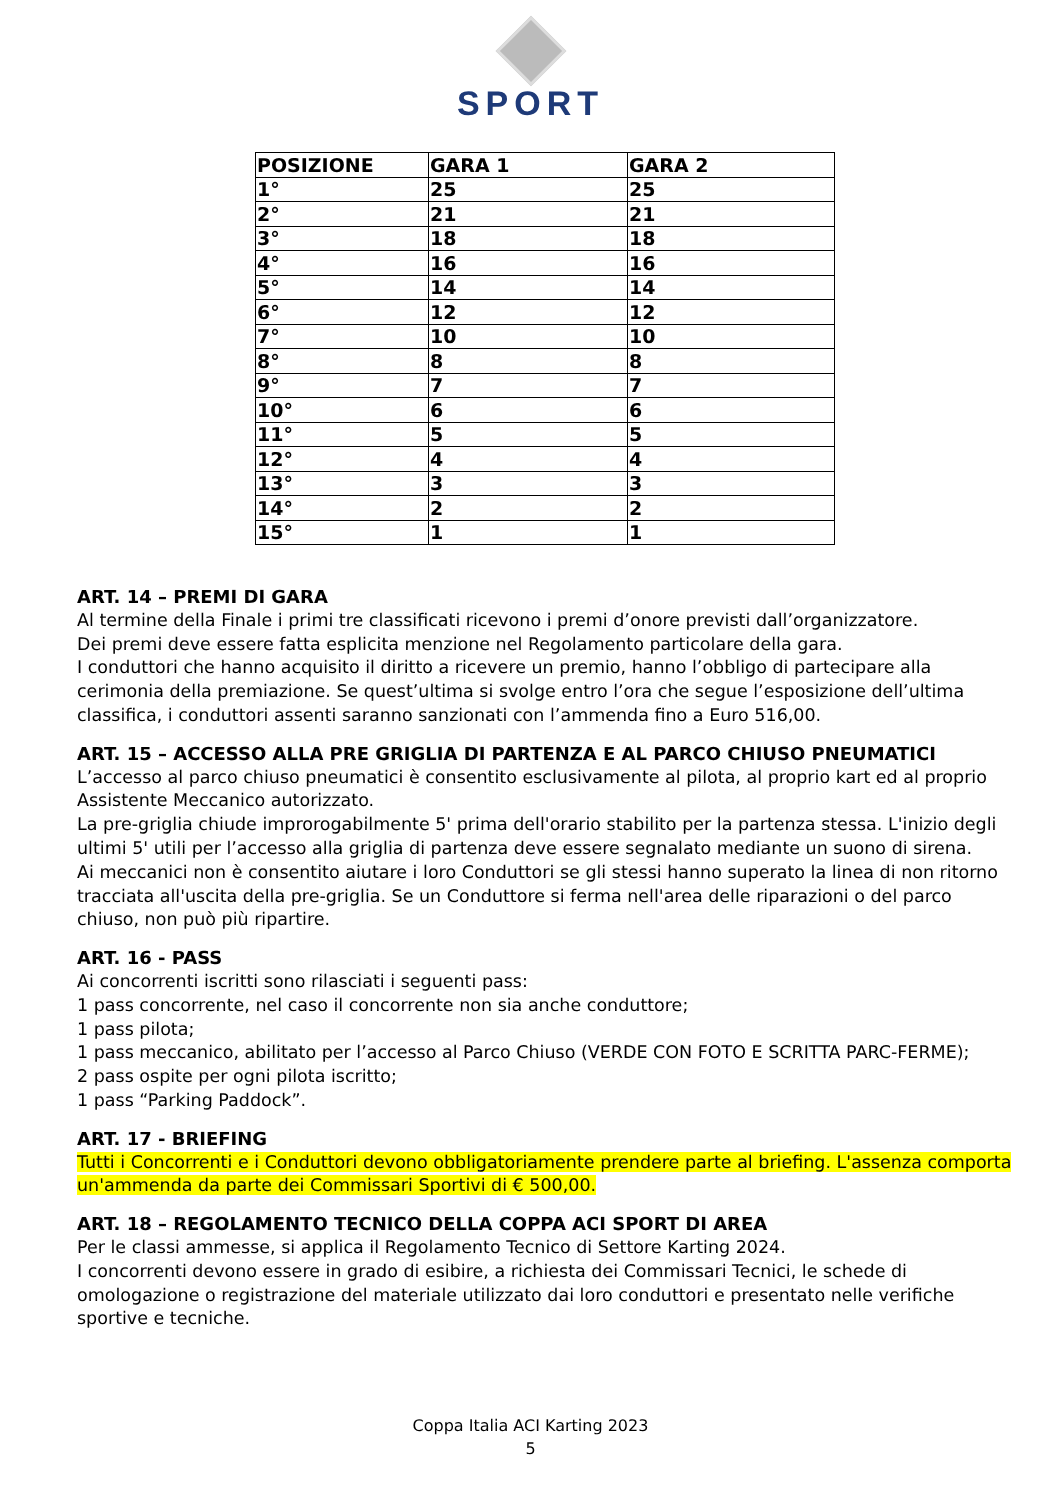SPORT
| POSIZIONE | GARA 1 | GARA 2 |
| --- | --- | --- |
| 1° | 25 | 25 |
| 2° | 21 | 21 |
| 3° | 18 | 18 |
| 4° | 16 | 16 |
| 5° | 14 | 14 |
| 6° | 12 | 12 |
| 7° | 10 | 10 |
| 8° | 8 | 8 |
| 9° | 7 | 7 |
| 10° | 6 | 6 |
| 11° | 5 | 5 |
| 12° | 4 | 4 |
| 13° | 3 | 3 |
| 14° | 2 | 2 |
| 15° | 1 | 1 |
ART. 14 – PREMI DI GARA
Al termine della Finale i primi tre classificati ricevono i premi d’onore previsti dall’organizzatore.
Dei premi deve essere fatta esplicita menzione nel Regolamento particolare della gara.
I conduttori che hanno acquisito il diritto a ricevere un premio, hanno l’obbligo di partecipare alla cerimonia della premiazione. Se quest’ultima si svolge entro l’ora che segue l’esposizione dell’ultima classifica, i conduttori assenti saranno sanzionati con l’ammenda fino a Euro 516,00.
ART. 15 – ACCESSO ALLA PRE GRIGLIA DI PARTENZA E AL PARCO CHIUSO PNEUMATICI
L’accesso al parco chiuso pneumatici è consentito esclusivamente al pilota, al proprio kart ed al proprio Assistente Meccanico autorizzato.
La pre-griglia chiude improrogabilmente 5' prima dell'orario stabilito per la partenza stessa. L'inizio degli ultimi 5' utili per l’accesso alla griglia di partenza deve essere segnalato mediante un suono di sirena.
Ai meccanici non è consentito aiutare i loro Conduttori se gli stessi hanno superato la linea di non ritorno tracciata all'uscita della pre-griglia. Se un Conduttore si ferma nell'area delle riparazioni o del parco chiuso, non può più ripartire.
ART. 16 - PASS
Ai concorrenti iscritti sono rilasciati i seguenti pass:
1 pass concorrente, nel caso il concorrente non sia anche conduttore;
1 pass pilota;
1 pass meccanico, abilitato per l’accesso al Parco Chiuso (VERDE CON FOTO E SCRITTA PARC-FERME);
2 pass ospite per ogni pilota iscritto;
1 pass “Parking Paddock”.
ART. 17 - BRIEFING
Tutti i Concorrenti e i Conduttori devono obbligatoriamente prendere parte al briefing. L'assenza comporta un'ammenda da parte dei Commissari Sportivi di € 500,00.
ART. 18 – REGOLAMENTO TECNICO DELLA COPPA ACI SPORT DI AREA
Per le classi ammesse, si applica il Regolamento Tecnico di Settore Karting 2024.
I concorrenti devono essere in grado di esibire, a richiesta dei Commissari Tecnici, le schede di omologazione o registrazione del materiale utilizzato dai loro conduttori e presentato nelle verifiche sportive e tecniche.
Coppa Italia ACI Karting 2023
5